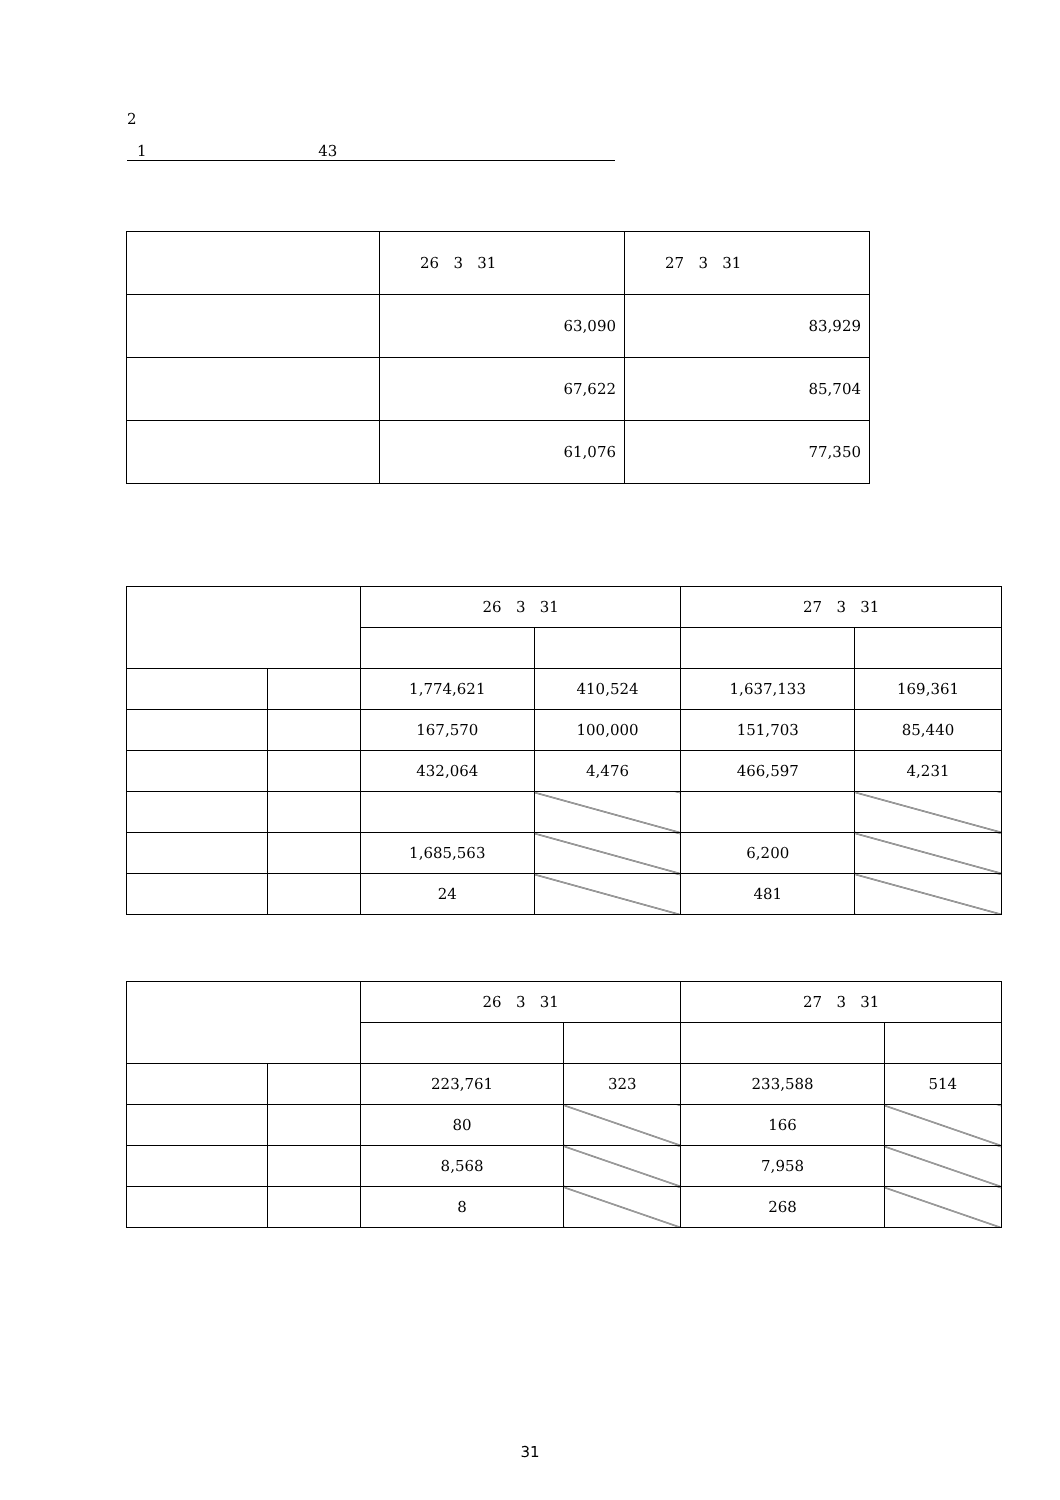2
1 43
| | 26 3 31 | 27 3 31 |
| | 63,090 | 83,929 |
| | 67,622 | 85,704 |
| | 61,076 | 77,350 |
| | | 26 3 31 | | 27 3 31 | |
| | | 1,774,621 | 410,524 | 1,637,133 | 169,361 |
| | | 167,570 | 100,000 | 151,703 | 85,440 |
| | | 432,064 | 4,476 | 466,597 | 4,231 |
| | | 1,685,563 | | 6,200 | |
| | | 24 | | 481 | |
| | | 26 3 31 | | 27 3 31 | |
| | | 223,761 | 323 | 233,588 | 514 |
| | | 80 | | 166 | |
| | | 8,568 | | 7,958 | |
| | | 8 | | 268 | |
31